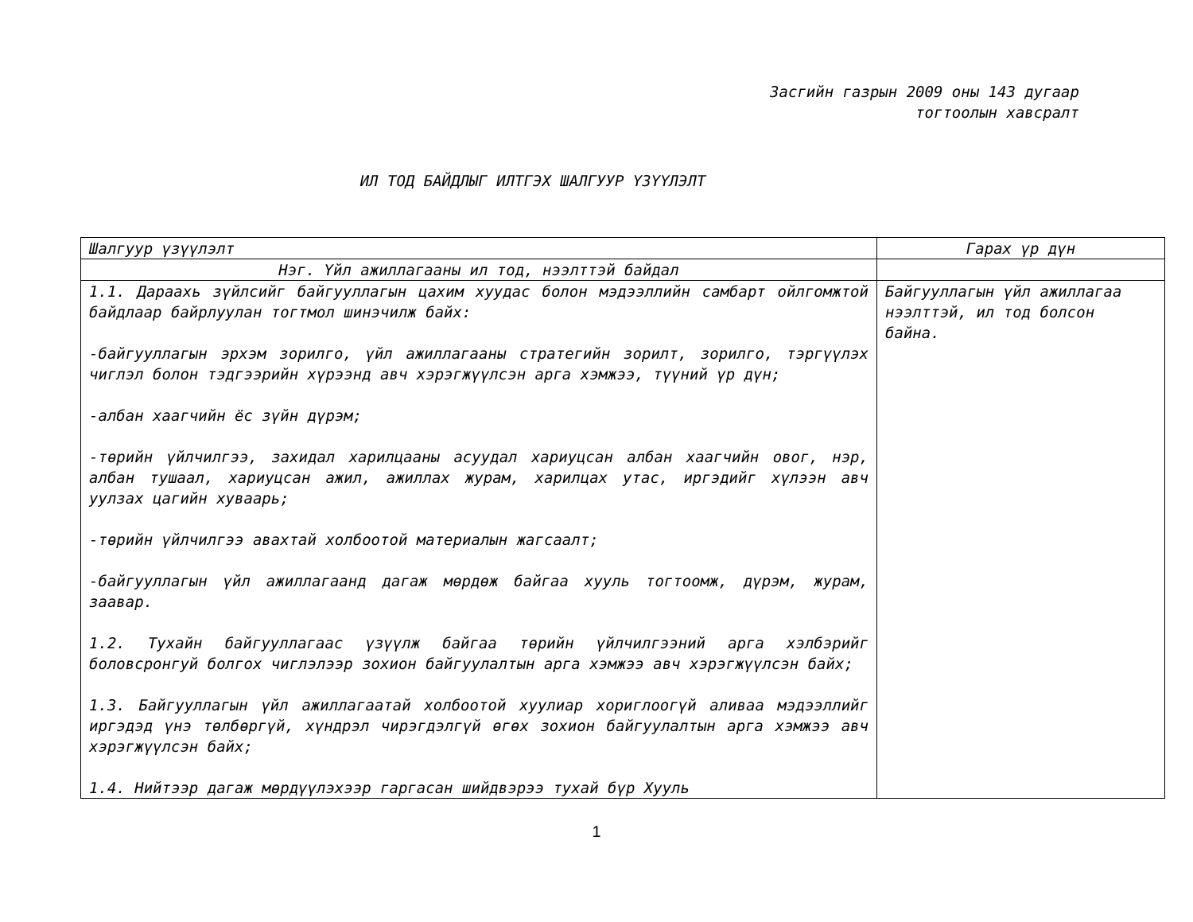Засгийн газрын 2009 оны 143 дугаар
тогтоолын хавсралт
ИЛ ТОД БАЙДЛЫГ ИЛТГЭХ ШАЛГУУР ҮЗҮҮЛЭЛТ
| Шалгуур үзүүлэлт | Гарах үр дүн |
| --- | --- |
| Нэг. Үйл ажиллагааны ил тод, нээлттэй байдал | |
| 1.1. Дараахь зүйлсийг байгууллагын цахим хуудас болон мэдээллийн самбарт ойлгомжтой байдлаар байрлуулан тогтмол шинэчилж байх: -байгууллагын эрхэм зорилго, үйл ажиллагааны стратегийн зорилт, зорилго, тэргүүлэх чиглэл болон тэдгээрийн хүрээнд авч хэрэгжүүлсэн арга хэмжээ, түүний үр дүн; -албан хаагчийн ёс зүйн дүрэм; -төрийн үйлчилгээ, захидал харилцааны асуудал хариуцсан албан хаагчийн овог, нэр, албан тушаал, хариуцсан ажил, ажиллах журам, харилцах утас, иргэдийг хүлээн авч уулзах цагийн хуваарь; -төрийн үйлчилгээ авахтай холбоотой материалын жагсаалт; -байгууллагын үйл ажиллагаанд дагаж мөрдөж байгаа хууль тогтоомж, дүрэм, журам, заавар. 1.2. Тухайн байгууллагаас үзүүлж байгаа төрийн үйлчилгээний арга хэлбэрийг боловсронгуй болгох чиглэлээр зохион байгуулалтын арга хэмжээ авч хэрэгжүүлсэн байх; 1.3. Байгууллагын үйл ажиллагаатай холбоотой хуулиар хориглоогүй аливаа мэдээллийг иргэдэд үнэ төлбөргүй, хүндрэл чирэгдэлгүй өгөх зохион байгуулалтын арга хэмжээ авч хэрэгжүүлсэн байх; 1.4. Нийтээр дагаж мөрдүүлэхээр гаргасан шийдвэрээ тухай бүр Хууль | Байгууллагын үйл ажиллагаа нээлттэй, ил тод болсон байна. |
1